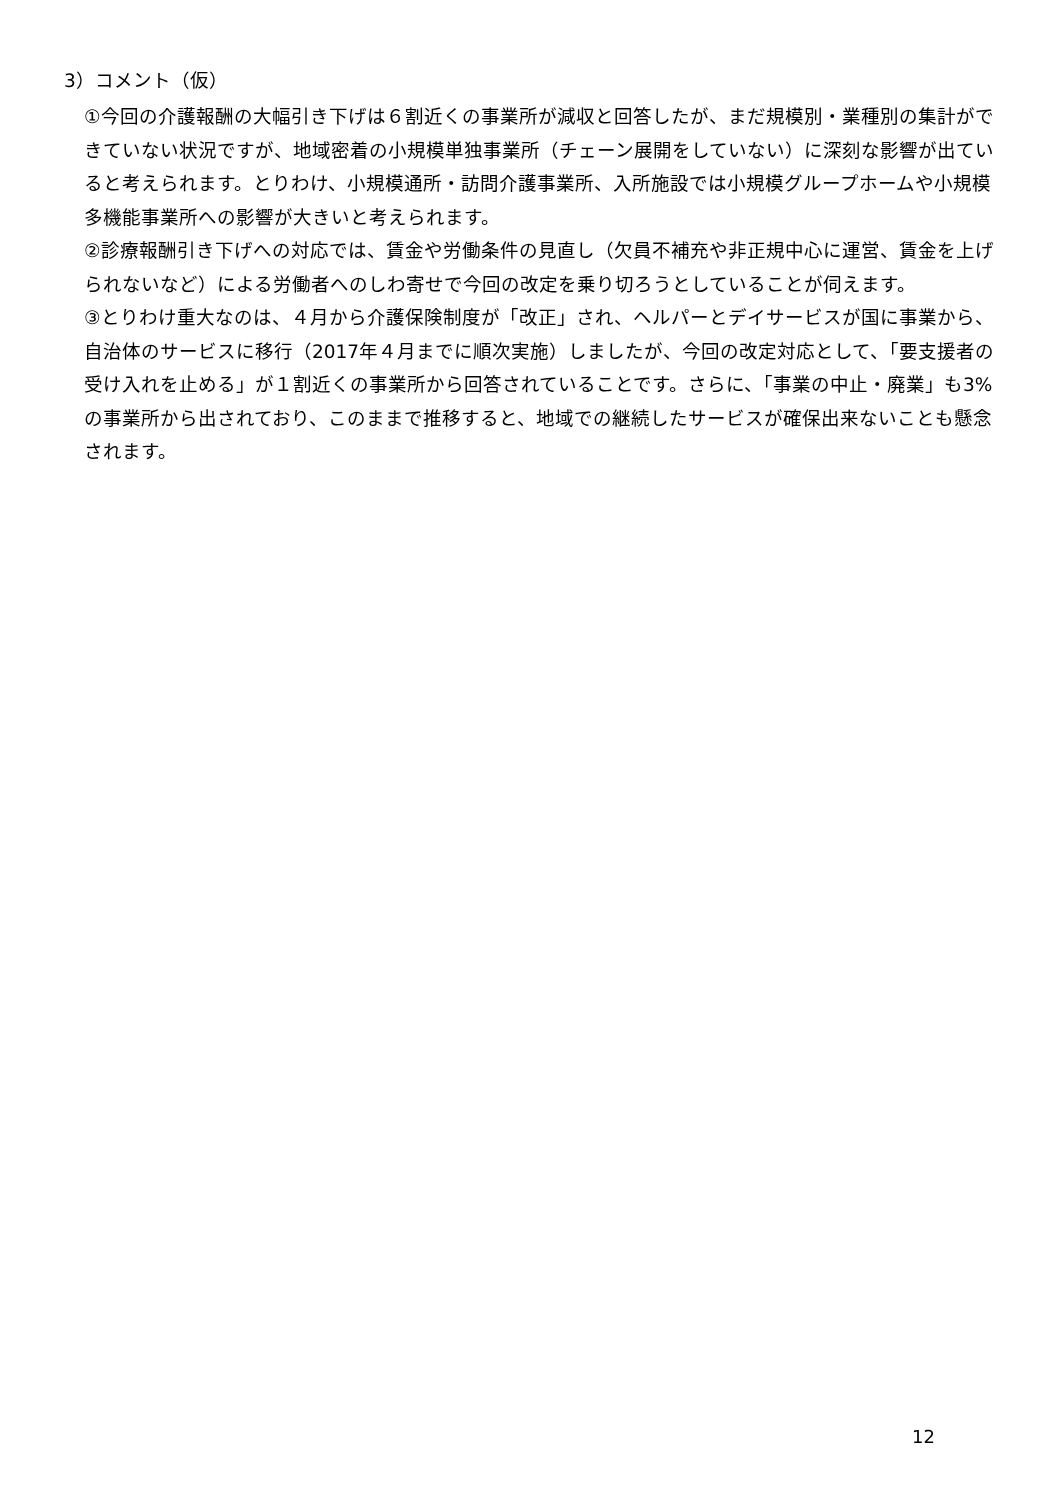3）コメント（仮）
①今回の介護報酬の大幅引き下げは６割近くの事業所が減収と回答したが、まだ規模別・業種別の集計ができていない状況ですが、地域密着の小規模単独事業所（チェーン展開をしていない）に深刻な影響が出ていると考えられます。とりわけ、小規模通所・訪問介護事業所、入所施設では小規模グループホームや小規模多機能事業所への影響が大きいと考えられます。
②診療報酬引き下げへの対応では、賃金や労働条件の見直し（欠員不補充や非正規中心に運営、賃金を上げられないなど）による労働者へのしわ寄せで今回の改定を乗り切ろうとしていることが伺えます。
③とりわけ重大なのは、４月から介護保険制度が「改正」され、ヘルパーとデイサービスが国に事業から、自治体のサービスに移行（2017年４月までに順次実施）しましたが、今回の改定対応として、「要支援者の受け入れを止める」が１割近くの事業所から回答されていることです。さらに、「事業の中止・廃業」も3%の事業所から出されており、このままで推移すると、地域での継続したサービスが確保出来ないことも懸念されます。
12